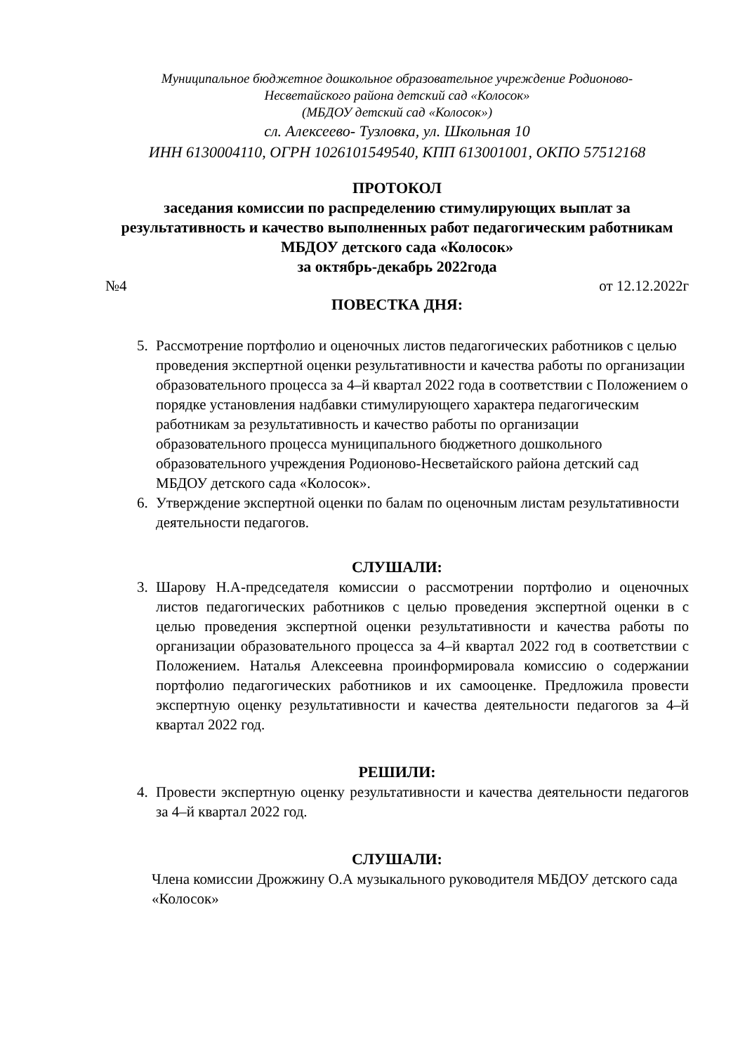Муниципальное бюджетное дошкольное образовательное учреждение Родионово-
Несветайского района детский сад «Колосок»
(МБДОУ детский сад «Колосок»)
сл. Алексеево- Тузловка, ул. Школьная 10
ИНН 6130004110, ОГРН 1026101549540, КПП 613001001, ОКПО 57512168
ПРОТОКОЛ
заседания комиссии по распределению стимулирующих выплат за результативность и качество выполненных работ педагогическим работникам МБДОУ детского сада «Колосок»
за октябрь-декабрь 2022года
№4 от 12.12.2022г
ПОВЕСТКА ДНЯ:
5. Рассмотрение портфолио и оценочных листов педагогических работников с целью проведения экспертной оценки результативности и качества работы по организации образовательного процесса за 4–й квартал 2022 года в соответствии с Положением о порядке установления надбавки стимулирующего характера педагогическим работникам за результативность и качество работы по организации образовательного процесса муниципального бюджетного дошкольного образовательного учреждения Родионово-Несветайского района детский сад МБДОУ детского сада «Колосок».
6. Утверждение экспертной оценки по балам по оценочным листам результативности деятельности педагогов.
СЛУШАЛИ:
3. Шарову Н.А-председателя комиссии о рассмотрении портфолио и оценочных листов педагогических работников с целью проведения экспертной оценки в с целью проведения экспертной оценки результативности и качества работы по организации образовательного процесса за 4–й квартал 2022 год в соответствии с Положением. Наталья Алексеевна проинформировала комиссию о содержании портфолио педагогических работников и их самооценке. Предложила провести экспертную оценку результативности и качества деятельности педагогов за 4–й квартал 2022 год.
РЕШИЛИ:
4. Провести экспертную оценку результативности и качества деятельности педагогов за 4–й квартал 2022 год.
СЛУШАЛИ:
Члена комиссии Дрожжину О.А музыкального руководителя МБДОУ детского сада «Колосок»